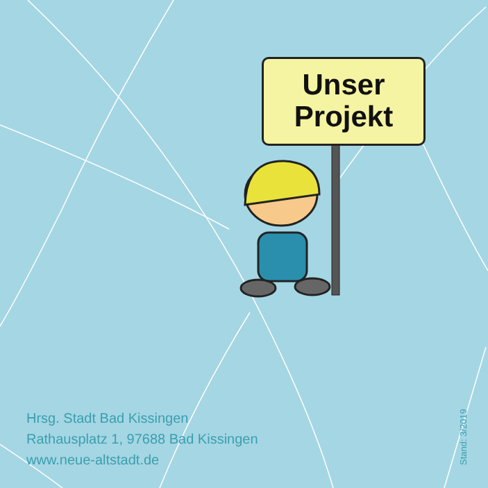Unser
Projekt
Hrsg. Stadt Bad Kissingen
Rathausplatz 1, 97688 Bad Kissingen
www.neue-altstadt.de
Stand: 3/2019